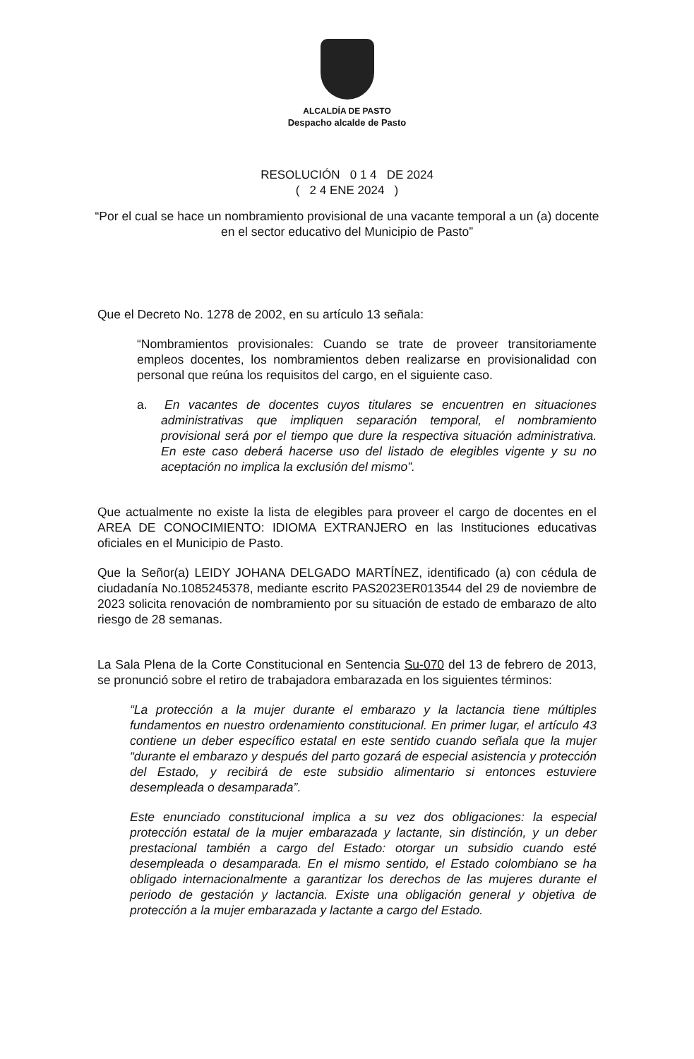ALCALDÍA DE PASTO
Despacho alcalde de Pasto
RESOLUCIÓN 0 1 4 DE 2024
( 2 4 ENE 2024 )
“Por el cual se hace un nombramiento provisional de una vacante temporal a un (a) docente en el sector educativo del Municipio de Pasto”
Que el Decreto No. 1278 de 2002, en su artículo 13 señala:
“Nombramientos provisionales: Cuando se trate de proveer transitoriamente empleos docentes, los nombramientos deben realizarse en provisionalidad con personal que reúna los requisitos del cargo, en el siguiente caso.
a. En vacantes de docentes cuyos titulares se encuentren en situaciones administrativas que impliquen separación temporal, el nombramiento provisional será por el tiempo que dure la respectiva situación administrativa. En este caso deberá hacerse uso del listado de elegibles vigente y su no aceptación no implica la exclusión del mismo”.
Que actualmente no existe la lista de elegibles para proveer el cargo de docentes en el AREA DE CONOCIMIENTO: IDIOMA EXTRANJERO en las Instituciones educativas oficiales en el Municipio de Pasto.
Que la Señor(a) LEIDY JOHANA DELGADO MARTÍNEZ, identificado (a) con cédula de ciudadanía No.1085245378, mediante escrito PAS2023ER013544 del 29 de noviembre de 2023 solicita renovación de nombramiento por su situación de estado de embarazo de alto riesgo de 28 semanas.
La Sala Plena de la Corte Constitucional en Sentencia Su-070 del 13 de febrero de 2013, se pronunció sobre el retiro de trabajadora embarazada en los siguientes términos:
“La protección a la mujer durante el embarazo y la lactancia tiene múltiples fundamentos en nuestro ordenamiento constitucional. En primer lugar, el artículo 43 contiene un deber específico estatal en este sentido cuando señala que la mujer “durante el embarazo y después del parto gozará de especial asistencia y protección del Estado, y recibirá de este subsidio alimentario si entonces estuviere desempleada o desamparada”.
Este enunciado constitucional implica a su vez dos obligaciones: la especial protección estatal de la mujer embarazada y lactante, sin distinción, y un deber prestacional también a cargo del Estado: otorgar un subsidio cuando esté desempleada o desamparada. En el mismo sentido, el Estado colombiano se ha obligado internacionalmente a garantizar los derechos de las mujeres durante el periodo de gestación y lactancia. Existe una obligación general y objetiva de protección a la mujer embarazada y lactante a cargo del Estado.